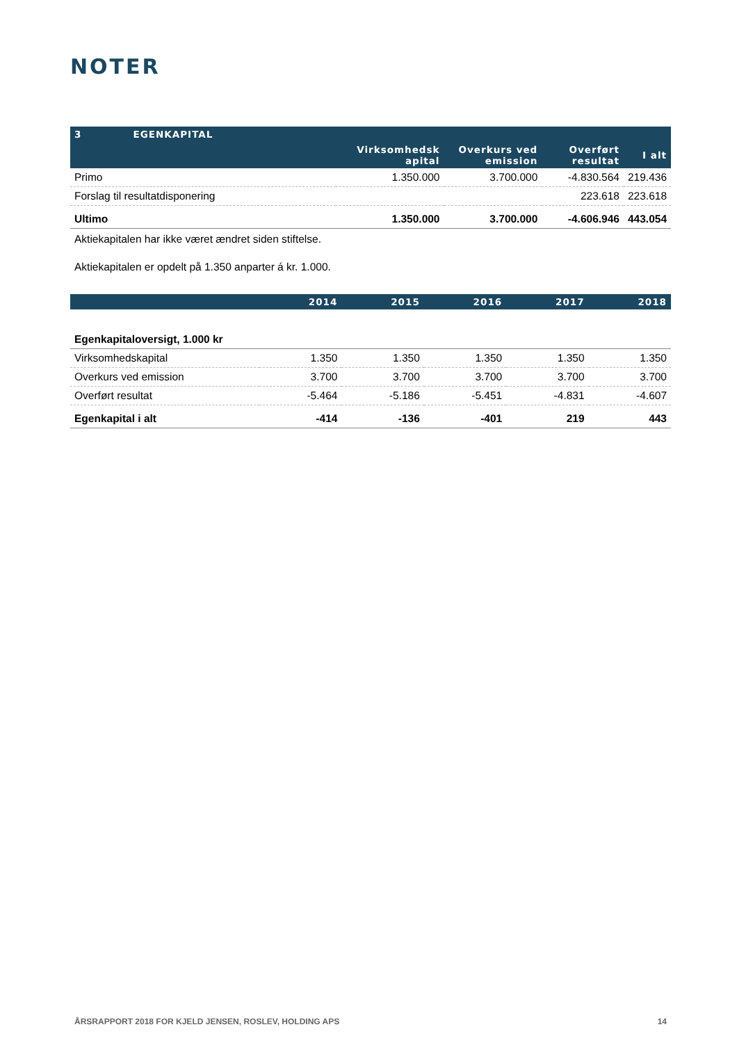NOTER
| 3 EGENKAPITAL | | | | |
| --- | --- | --- | --- | --- |
| | Virksomhedsk apital | Overkurs ved emission | Overført resultat | I alt |
| Primo | 1.350.000 | 3.700.000 | -4.830.564 | 219.436 |
| Forslag til resultatdisponering | | | 223.618 | 223.618 |
| Ultimo | 1.350.000 | 3.700.000 | -4.606.946 | 443.054 |
Aktiekapitalen har ikke været ændret siden stiftelse.
Aktiekapitalen er opdelt på 1.350 anparter á kr. 1.000.
| | 2014 | 2015 | 2016 | 2017 | 2018 |
| --- | --- | --- | --- | --- | --- |
| Egenkapitaloversigt, 1.000 kr | | | | | |
| Virksomhedskapital | 1.350 | 1.350 | 1.350 | 1.350 | 1.350 |
| Overkurs ved emission | 3.700 | 3.700 | 3.700 | 3.700 | 3.700 |
| Overført resultat | -5.464 | -5.186 | -5.451 | -4.831 | -4.607 |
| Egenkapital i alt | -414 | -136 | -401 | 219 | 443 |
ÅRSRAPPORT 2018 FOR KJELD JENSEN, ROSLEV, HOLDING APS 14